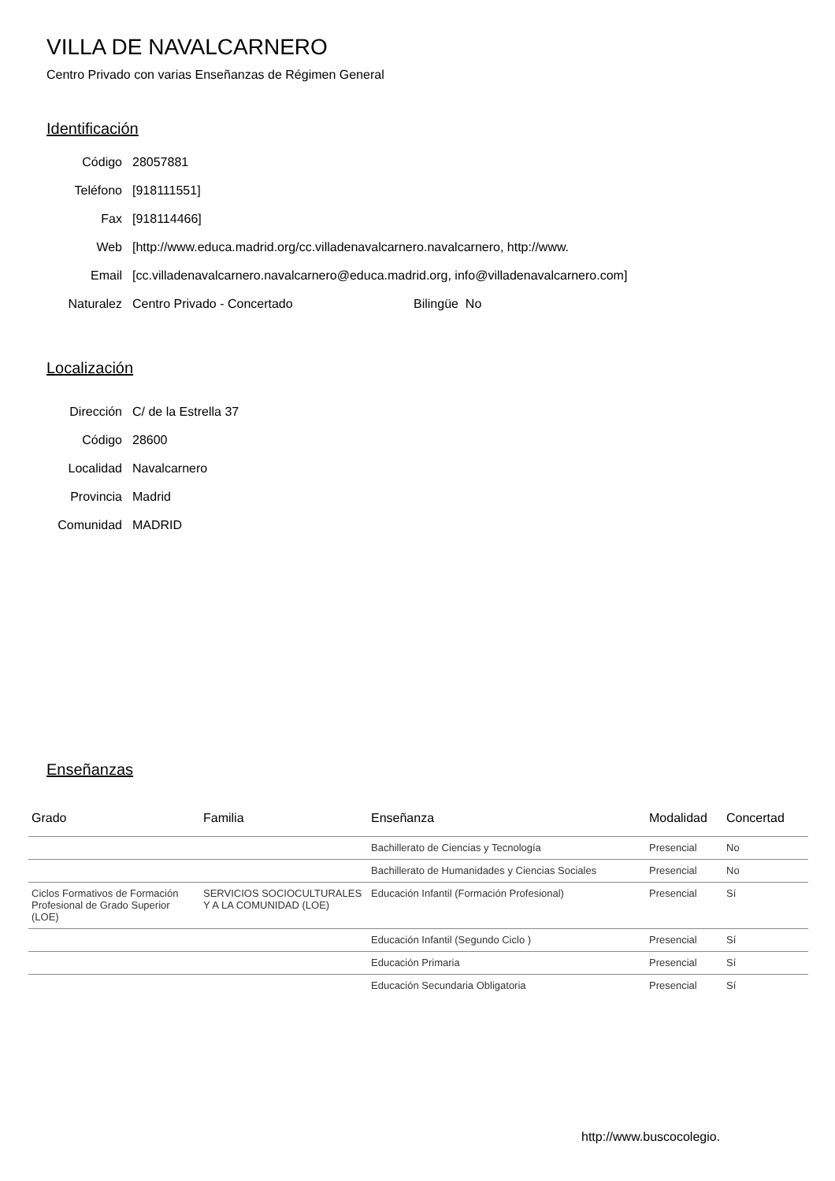VILLA DE NAVALCARNERO
Centro Privado con varias Enseñanzas de Régimen General
Identificación
Código 28057881
Teléfono [918111551]
Fax [918114466]
Web [http://www.educa.madrid.org/cc.villadenavalcarnero.navalcarnero, http://www.
Email [cc.villadenavalcarnero.navalcarnero@educa.madrid.org, info@villadenavalcarnero.com]
Naturalez Centro Privado - Concertado Bilingüe No
Localización
Dirección C/ de la Estrella 37
Código 28600
Localidad Navalcarnero
Provincia Madrid
Comunidad MADRID
Enseñanzas
| Grado | Familia | Enseñanza | Modalidad | Concertad |
| --- | --- | --- | --- | --- |
| | | Bachillerato de Ciencias y Tecnología | Presencial | No |
| | | Bachillerato de Humanidades y Ciencias Sociales | Presencial | No |
| Ciclos Formativos de Formación Profesional de Grado Superior (LOE) | SERVICIOS SOCIOCULTURALES Y A LA COMUNIDAD (LOE) | Educación Infantil (Formación Profesional) | Presencial | Sí |
| | | Educación Infantil (Segundo Ciclo ) | Presencial | Sí |
| | | Educación Primaria | Presencial | Sí |
| | | Educación Secundaria Obligatoria | Presencial | Sí |
http://www.buscocolegio.